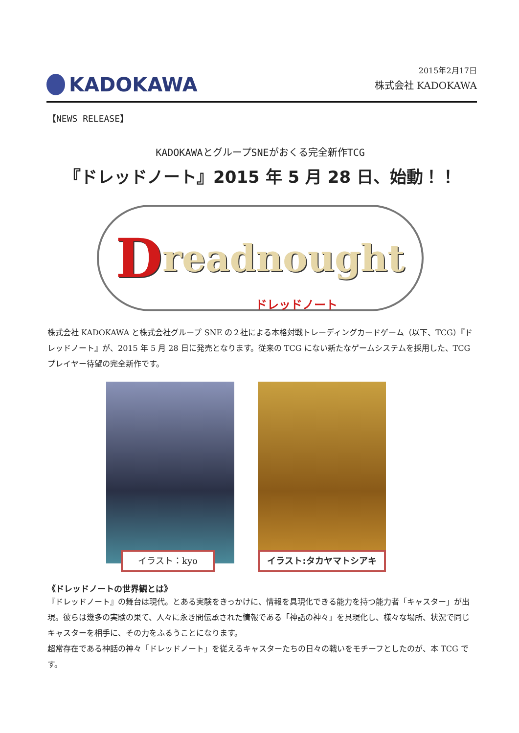KADOKAWA
2015年2月17日
株式会社 KADOKAWA
【NEWS RELEASE】
KADOKAWAとグループSNEがおくる完全新作TCG
『ドレッドノート』2015 年 5 月 28 日、始動！！
Dreadnought
ドレッドノート
株式会社 KADOKAWA と株式会社グループ SNE の２社による本格対戦トレーディングカードゲーム（以下、TCG）『ドレッドノート』が、2015 年 5 月 28 日に発売となります。従来の TCG にない新たなゲームシステムを採用した、TCG プレイヤー待望の完全新作です。
イラスト：kyo イラスト:タカヤマトシアキ
《ドレッドノートの世界観とは》
『ドレッドノート』の舞台は現代。とある実験をきっかけに、情報を具現化できる能力を持つ能力者「キャスター」が出現。彼らは幾多の実験の果て、人々に永き間伝承された情報である「神話の神々」を具現化し、様々な場所、状況で同じキャスターを相手に、その力をふるうことになります。
超常存在である神話の神々「ドレッドノート」を従えるキャスターたちの日々の戦いをモチーフとしたのが、本 TCG です。